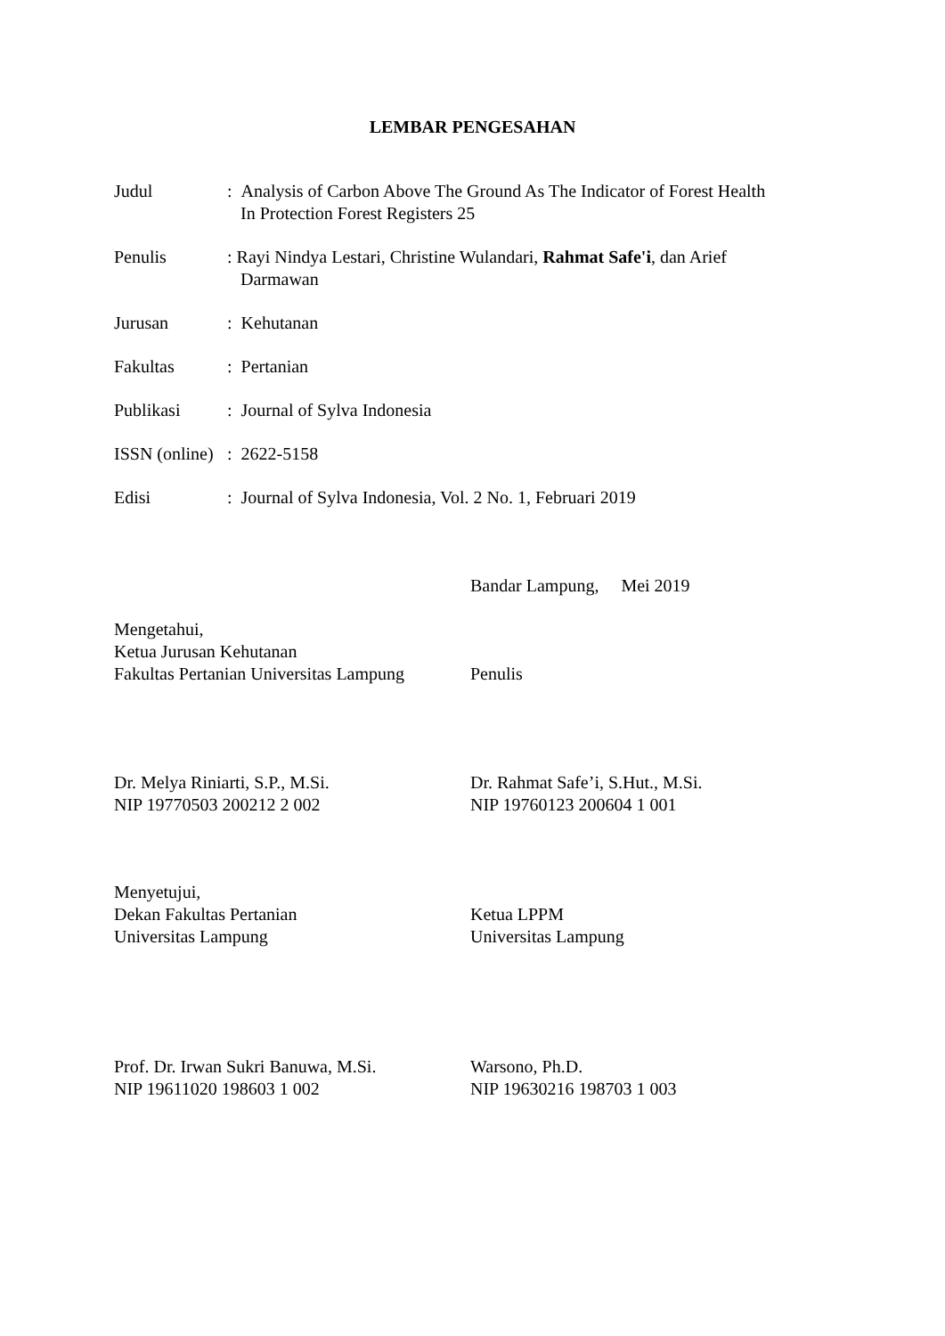LEMBAR PENGESAHAN
Judul : Analysis of Carbon Above The Ground As The Indicator of Forest Health
In Protection Forest Registers 25
Penulis : Rayi Nindya Lestari, Christine Wulandari, Rahmat Safe'i, dan Arief
Darmawan
Jurusan : Kehutanan
Fakultas : Pertanian
Publikasi : Journal of Sylva Indonesia
ISSN (online)
: 2622-5158
Edisi : Journal of Sylva Indonesia, Vol. 2 No. 1, Februari 2019
Bandar Lampung, Mei 2019
Mengetahui,
Ketua Jurusan Kehutanan
Fakultas Pertanian Universitas Lampung
Penulis
Dr. Melya Riniarti, S.P., M.Si.
NIP 19770503 200212 2 002
Dr. Rahmat Safe’i, S.Hut., M.Si.
NIP 19760123 200604 1 001
Menyetujui,
Dekan Fakultas Pertanian
Universitas Lampung
Ketua LPPM
Universitas Lampung
Prof. Dr. Irwan Sukri Banuwa, M.Si.
NIP 19611020 198603 1 002
Warsono, Ph.D.
NIP 19630216 198703 1 003